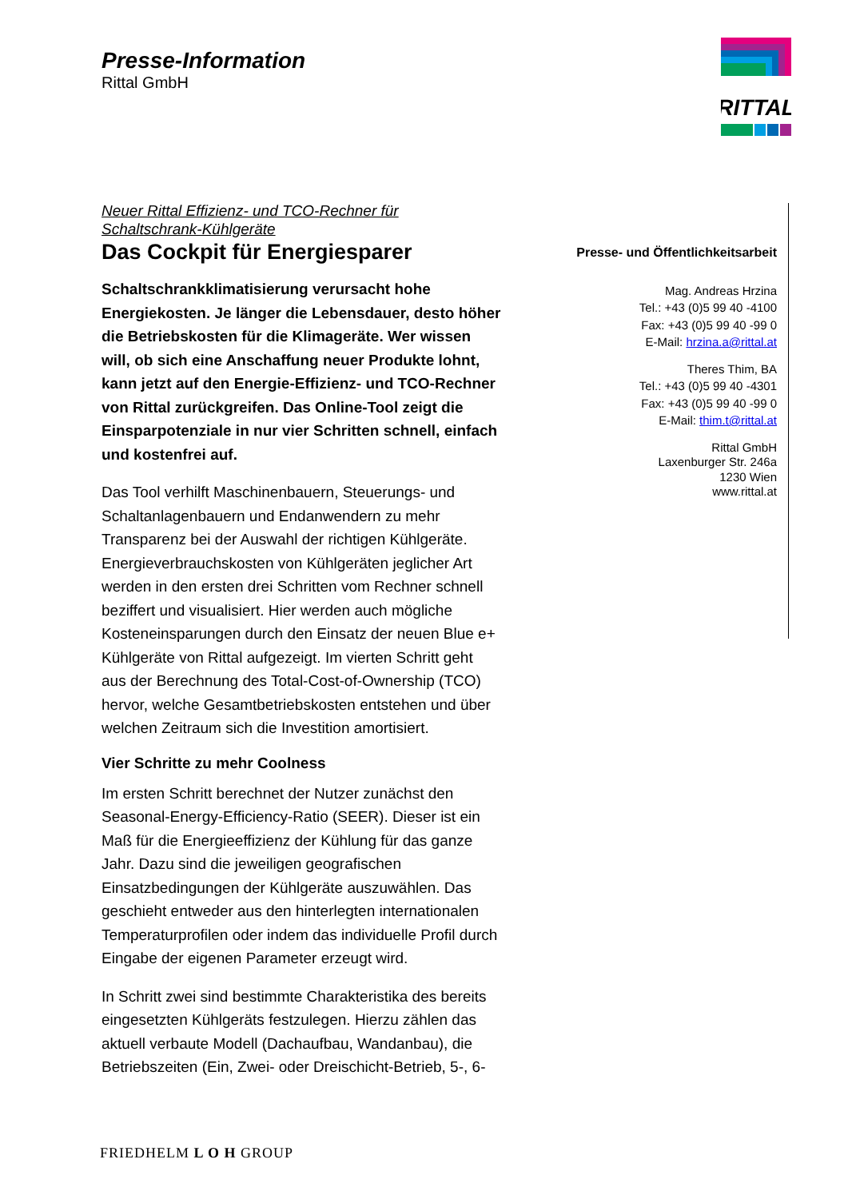Presse-Information
Rittal GmbH
RITTAL
Neuer Rittal Effizienz- und TCO-Rechner für
Schaltschrank-Kühlgeräte
Das Cockpit für Energiesparer
Schaltschrankklimatisierung verursacht hohe Energiekosten. Je länger die Lebensdauer, desto höher die Betriebskosten für die Klimageräte. Wer wissen will, ob sich eine Anschaffung neuer Produkte lohnt, kann jetzt auf den Energie-Effizienz- und TCO-Rechner von Rittal zurückgreifen. Das Online-Tool zeigt die Einsparpotenziale in nur vier Schritten schnell, einfach und kostenfrei auf.
Das Tool verhilft Maschinenbauern, Steuerungs- und Schaltanlagenbauern und Endanwendern zu mehr Transparenz bei der Auswahl der richtigen Kühlgeräte. Energieverbrauchskosten von Kühlgeräten jeglicher Art werden in den ersten drei Schritten vom Rechner schnell beziffert und visualisiert. Hier werden auch mögliche Kosteneinsparungen durch den Einsatz der neuen Blue e+ Kühlgeräte von Rittal aufgezeigt. Im vierten Schritt geht aus der Berechnung des Total-Cost-of-Ownership (TCO) hervor, welche Gesamtbetriebskosten entstehen und über welchen Zeitraum sich die Investition amortisiert.
Vier Schritte zu mehr Coolness
Im ersten Schritt berechnet der Nutzer zunächst den Seasonal-Energy-Efficiency-Ratio (SEER). Dieser ist ein Maß für die Energieeffizienz der Kühlung für das ganze Jahr. Dazu sind die jeweiligen geografischen Einsatzbedingungen der Kühlgeräte auszuwählen. Das geschieht entweder aus den hinterlegten internationalen Temperaturprofilen oder indem das individuelle Profil durch Eingabe der eigenen Parameter erzeugt wird.
In Schritt zwei sind bestimmte Charakteristika des bereits eingesetzten Kühlgeräts festzulegen. Hierzu zählen das aktuell verbaute Modell (Dachaufbau, Wandanbau), die Betriebszeiten (Ein, Zwei- oder Dreischicht-Betrieb, 5-, 6-
Presse- und Öffentlichkeitsarbeit
Mag. Andreas Hrzina
Tel.: +43 (0)5 99 40 -4100
Fax: +43 (0)5 99 40 -99 0
E-Mail: hrzina.a@rittal.at
Theres Thim, BA
Tel.: +43 (0)5 99 40 -4301
Fax: +43 (0)5 99 40 -99 0
E-Mail: thim.t@rittal.at
Rittal GmbH
Laxenburger Str. 246a
1230 Wien
www.rittal.at
FRIEDHELM L O H GROUP